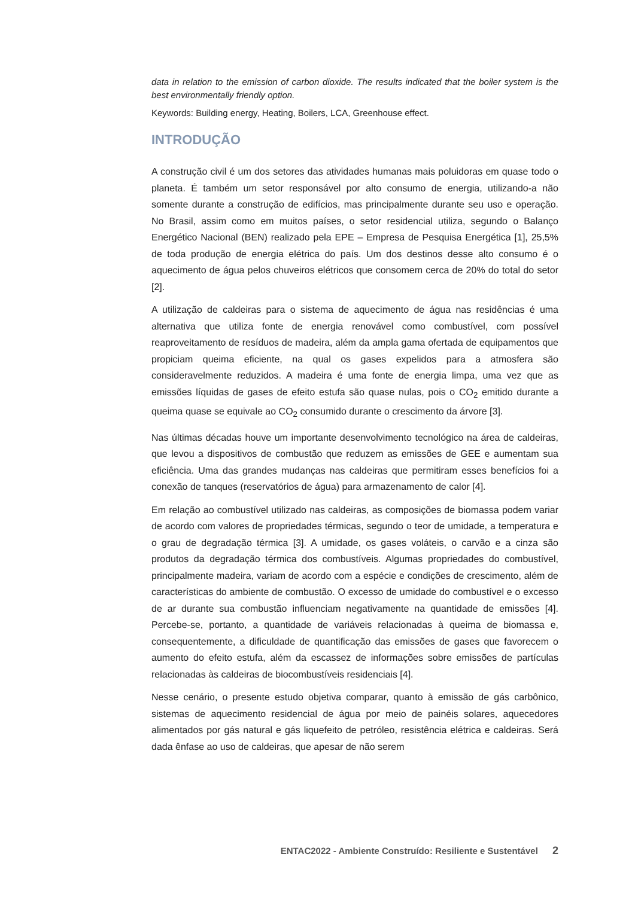data in relation to the emission of carbon dioxide. The results indicated that the boiler system is the best environmentally friendly option.
Keywords: Building energy, Heating, Boilers, LCA, Greenhouse effect.
INTRODUÇÃO
A construção civil é um dos setores das atividades humanas mais poluidoras em quase todo o planeta. É também um setor responsável por alto consumo de energia, utilizando-a não somente durante a construção de edifícios, mas principalmente durante seu uso e operação. No Brasil, assim como em muitos países, o setor residencial utiliza, segundo o Balanço Energético Nacional (BEN) realizado pela EPE – Empresa de Pesquisa Energética [1], 25,5% de toda produção de energia elétrica do país. Um dos destinos desse alto consumo é o aquecimento de água pelos chuveiros elétricos que consomem cerca de 20% do total do setor [2].
A utilização de caldeiras para o sistema de aquecimento de água nas residências é uma alternativa que utiliza fonte de energia renovável como combustível, com possível reaproveitamento de resíduos de madeira, além da ampla gama ofertada de equipamentos que propiciam queima eficiente, na qual os gases expelidos para a atmosfera são consideravelmente reduzidos. A madeira é uma fonte de energia limpa, uma vez que as emissões líquidas de gases de efeito estufa são quase nulas, pois o CO<sub>2</sub> emitido durante a queima quase se equivale ao CO<sub>2</sub> consumido durante o crescimento da árvore [3].
Nas últimas décadas houve um importante desenvolvimento tecnológico na área de caldeiras, que levou a dispositivos de combustão que reduzem as emissões de GEE e aumentam sua eficiência. Uma das grandes mudanças nas caldeiras que permitiram esses benefícios foi a conexão de tanques (reservatórios de água) para armazenamento de calor [4].
Em relação ao combustível utilizado nas caldeiras, as composições de biomassa podem variar de acordo com valores de propriedades térmicas, segundo o teor de umidade, a temperatura e o grau de degradação térmica [3]. A umidade, os gases voláteis, o carvão e a cinza são produtos da degradação térmica dos combustíveis. Algumas propriedades do combustível, principalmente madeira, variam de acordo com a espécie e condições de crescimento, além de características do ambiente de combustão. O excesso de umidade do combustível e o excesso de ar durante sua combustão influenciam negativamente na quantidade de emissões [4]. Percebe-se, portanto, a quantidade de variáveis relacionadas à queima de biomassa e, consequentemente, a dificuldade de quantificação das emissões de gases que favorecem o aumento do efeito estufa, além da escassez de informações sobre emissões de partículas relacionadas às caldeiras de biocombustíveis residenciais [4].
Nesse cenário, o presente estudo objetiva comparar, quanto à emissão de gás carbônico, sistemas de aquecimento residencial de água por meio de painéis solares, aquecedores alimentados por gás natural e gás liquefeito de petróleo, resistência elétrica e caldeiras. Será dada ênfase ao uso de caldeiras, que apesar de não serem
ENTAC2022 - Ambiente Construído: Resiliente e Sustentável 2